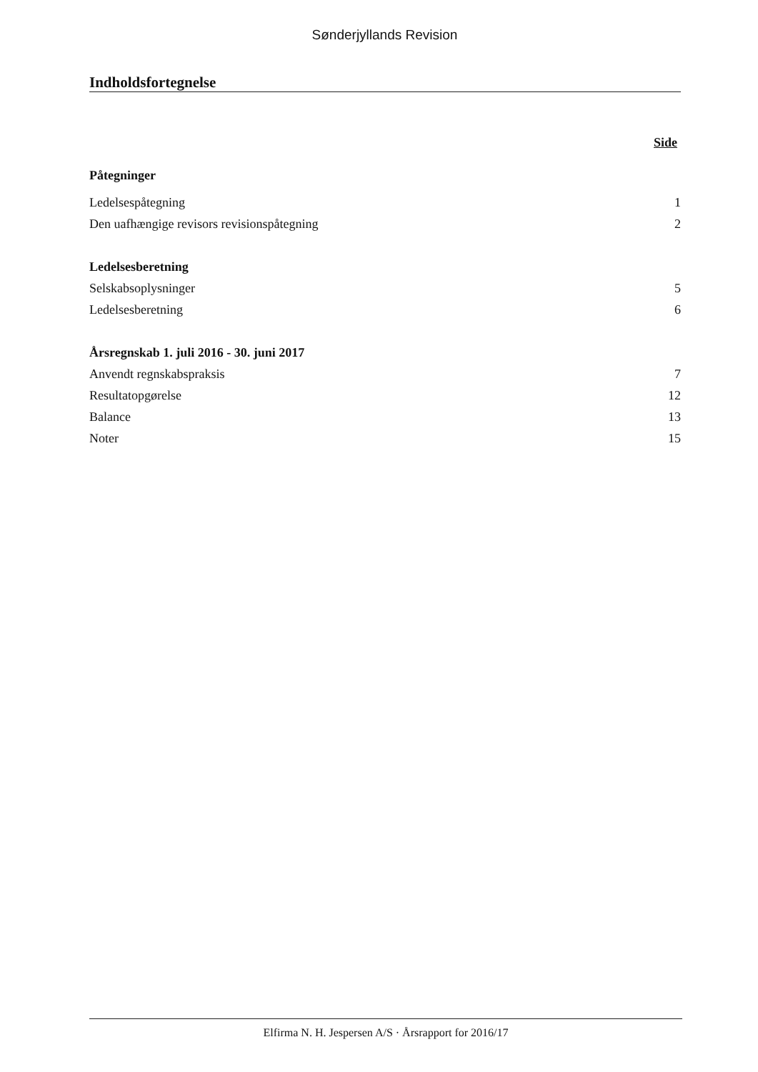Sønderjyllands Revision
Indholdsfortegnelse
| | Side |
| Påtegninger | |
| Ledelsespåtegning | 1 |
| Den uafhængige revisors revisionspåtegning | 2 |
| Ledelsesberetning | |
| Selskabsoplysninger | 5 |
| Ledelsesberetning | 6 |
| Årsregnskab 1. juli 2016 - 30. juni 2017 | |
| Anvendt regnskabspraksis | 7 |
| Resultatopgørelse | 12 |
| Balance | 13 |
| Noter | 15 |
Elfirma N. H. Jespersen A/S · Årsrapport for 2016/17